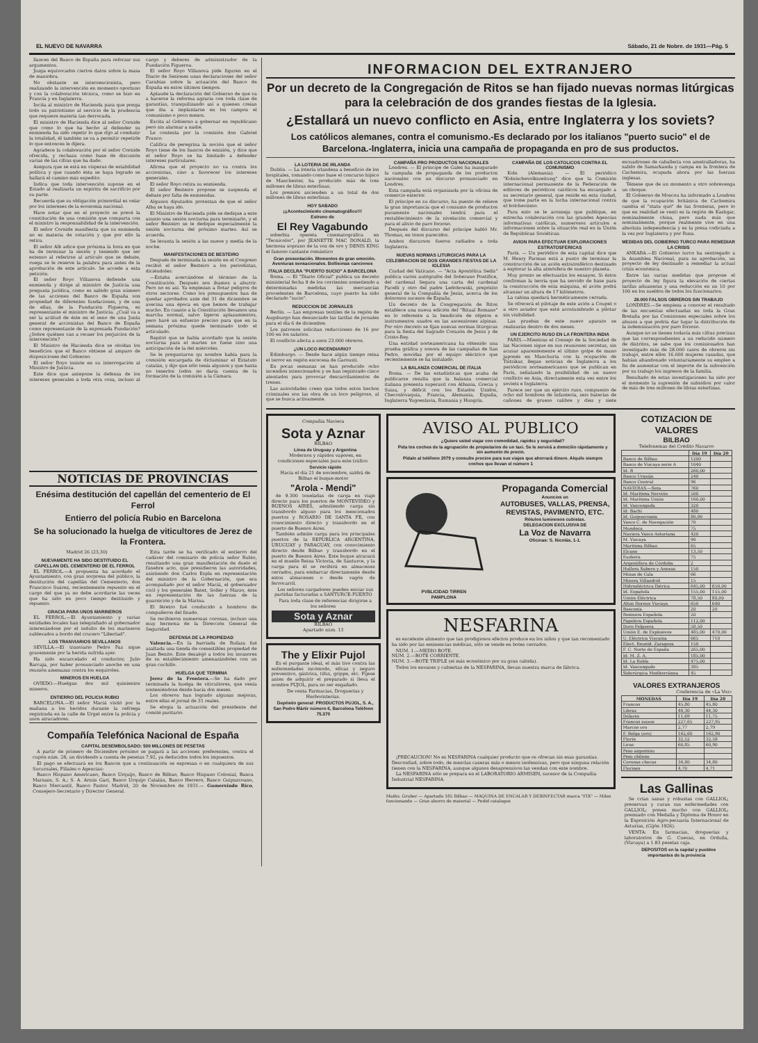EL NUEVO DE NAVARRA Sábado, 21 de Nobre. de 1931—Pág. 5
llances del Banco de España para reforzar sus argumentos.
Juzga equivocados ciertos datos sobre la masa de maniobra.
No obstante se intervencionista, pero realizando la intervención en momento oportuno y con la colaboración técnica, como se hizo en Francia y en Inglaterra.
Incita al ministro de Hacienda para que ponga todo su patriotismo al servicio de la prudencia que requiere materia tan derrocada.
El ministro de Hacienda dice al señor Cornide que como lo que ha hecho al defender su enmienda ha sido repetir lo que dijo al combatir la totalidad, él también se va a permitir repetirle lo que entonces le dijera.
Agradece la colaboración por el señor Cornide ofrecida, y rechaza como base de discusión varias de las cifras que ha dado.
Asegura que se está en vísperas de estabilidad política y que cuando ésta se haya logrado se hallará el camino más expedito.
Indica que toda intervención supone en el Estado al realizarla un espíritu de sacrificio por su parte.
Recuerda que su obligación primordial es velar por los intereses de la economía nacional.
Hace notar que en el proyecto se prevé la constitución de una comisión que comparta con el ministro la responsabilidad de la intervención.
El señor Cornide manifiesta que su enmienda no es materia de votación y que por ello la retira.
El señor Alb adice que próxima la hora en que ha de terminar la sesión y teniendo que ser extenso al referirse al artículo que se debate, ruega se le reserve la palabra para antes de la aprobación de este artículo. Se accede a esta petición.
El señor Royo Villanova defiende una enmienda y dirige al ministro de Justicia una pregunta jurídica, como es sabido gran número de las acciones del Banco de España son propiedad de diferentes fundaciones, y de una de ellas, de la Fundación Figueroa, es representante el ministro de Justicia. ¿Cuál va a ser la actitud de éste en el seno de una Junta general de accionistas del Banco de España como representante de la expresada Fundación? ¿Sobre quiénes van a recaer los perjuicios de la intervención?
El Ministro de Hacienda dice se olvidan los beneficios que el Banco obtiene al amparo de disposiciones del Gobierno.
El señor Royo insiste en su interrogación al Ministro de Justicia.
Este dice que antepone la defensa de los intereses generales a toda otra cosa, incluso al cargo y deberes de administrador de la Fundación Figueroa.
El señor Royo Villanova pide figuren en el Diario de Sesiones unas declaraciones del señor Carabias sobre la actuación del Banco de España en estos últimos tiempos.
Aplaude la declaración del Gobierno de que va a hacerse la reforma agraria con toda clase de garantías, tranquilizando así a quienes creían que iba a implantarse en los campos el comunismo o poco menos.
Excita al Gobierno a gobernar en republicano pero sin alarmar a nadie.
Le contesta por la comisión don Gabriel Franco.
Califica de peregrina la noción que el señor Royo tiene de los bancos de emisión, y dice que el señor Royo se ha limitado a defender intereses particulares.
Afirma que el proyecto no va contra los accionistas, sino a favorecer los intereses generales.
El señor Royo retira su enmienda.
El señor Besteiro propone se suspenda el debate por falta de enmiendas.
Algunos diputados protestan de que el señor Alba se haya ido.
El Ministro de Hacienda pide se dedique a este asunto una sesión nocturna para terminarlo, y el señor Besteiro se le dedique especialmente la sesión nocturna del próximo martes. Así se acuerda.
Se levanta la sesión a las nueve y media de la noche.
MANIFESTACIONES DE BESTEIRO
Después de terminada la sesión en el Congreso recibió el señor Besteiro a los periodistas, diciéndoles:
—Estaba acercándose el término de la Constitución. Después nos íbamos a aburrir. Pero no es así. Ya empiezan a flotar peligros de otros sectores. Como los presupuestos han de quedar aprobados ante del 31 de diciembre se avecina una época en que hemos de trabajar mucho. En cuanto a la Constitución llevamos una marcha normal, salvo ligeros aplazamientos, pero haré un esfuerzo preciso para que en la semana próxima quede terminado todo el articulado.
Repitió que se había acordado que la sesión nocturna para el martes no fuese sino una anticipación de la del miércoles.
Se le preguntaron qu nombre había para la comisión encargada de dictaminar el Estatuto catalán, y dijo que sólo tenía algunos y que hasta no tenerlos todos no daría cuenta de la formación de la comisión a la Cámara.
NOTICIAS DE PROVINCIAS
Enésima destitución del capellán del cementerio de El Ferrol
Entierro del policía Rubio en Barcelona
Se ha solucionado la huelga de viticultores de Jerez de la Frontera.
Madrid 26 (23,30)
NUEVAMENTE HA SIDO DESTITUIDO EL CAPELLAN DEL CEMENTERIO DE EL FERROL
EL FERROL.—A propuesta ha acordado el Ayuntamiento, con gran sorpresa del público, la destitución del capellán del Cementerio, don Francisco Suárez, recientemente repuesto en el cargo del que ya no debe acordarse las veces que ha sido en poco tiempo destituido y repuesto.
GRACIA PARA UNOS MARINEROS
EL FERROL.—El Ayuntamiento y varias entidades locales han telegrafiado al gobernador interesándose por el indulto de los marineros sublevados a bordo del crucero "Libertad".
LOS TRANVIARIOS SEVILLANOS
SEVILLA.—El tranviario Pedro Paz sigue gravemente por la herida sufrida ayer.
Ha sido encarcelado el conductor, Julio Barcaja, por haber pronunciado anoche en una reunión amenazas contra los esquiroles.
MINEROS EN HUELGA
OVIEDO.—Huelgan dos mil quinientos mineros.
ENTIERRO DEL POLICIA RUBIO
BARCELONA.—El señor Maciá visitó por la mañana a los heridos durante la refriega registrada en la calle de Urgel entre la policía y unos atracadores.
Esta tarde se ha verificado el entierro del cadáver del comisario de policía señor Rubio, resultando una gran manifestación de duelo el fúnebre acto, que presidieron las autoridades, asistiendo don Carlos Espla en representación del ministro de la Gobernación, que era acompañado por el señor Maciá, el gobernador civil y los generales Batet, Soller y Marzo, éste en representación de las fuerzas de la guarnición y de la Marina.
El féretro fué conducido a hombros de compañeros del finado.
Se recibieron numerosas coronas, incluso una muy hermosa de la Dirección General de Seguridad.
DEFENSA DE LA PROPIEDAD
Valencia.—En la barriada de Rufaza fué asaltada una tienda de comestibles propiedad de Juan Benito. Este desalojó a todos los invasores de su establecimiento amenazándoles con un gran cuchillo.
HUELGA QUE TERMINA
Jerez de la Frontera.—Se ha dado por terminada la huelga de viticultores, que venía sosteniéndose desde hacía dos meses.
Los obreros han logrado algunas mejoras, entre ellas el jornal de 31 reales.
Se elogia la actuación del presidente del comité paritario.
Compañía Telefónica Nacional de España
CAPITAL DESEMBOLSADO: 500 MILLONES DE PESETAS
A partir de primero de Diciembre próximo se pagará a las acciones preferentes, contra el cupón núm. 28, un dividendo a cuenta de pesetas 7.92, ya deducidos todos los impuestos.
El pago se efectuará en los Bancos que a continuación se expresan o en cualquiera de sus Sucursales, Filiales o Agencias:
Banco Hispano Americano, Banco Urquijo, Banco de Bilbao, Banco Hispano Colonial, Banca Marsans, S. A.; S. A. Arnús Garí, Banco Urquijo Catalán, Banco Herrero, Banco Guipuzcoano, Banco Mercantil, Banco Pastor. Madrid, 20 de Noviembre de 1931.— Gumersindo Rico, Consejero-Secretario y Director General.
INFORMACION DEL EXTRANJERO
Por un decreto de la Congregación de Ritos se han fijado nuevas normas litúrgicas para la celebración de dos grandes fiestas de la Iglesia.
¿Estallará un nuevo conflicto en Asia, entre Inglaterra y los soviets?
Los católicos alemanes, contra el comunismo.-Es declarado por los italianos "puerto sucio" el de Barcelona.-Inglaterra, inicia una campaña de propaganda en pro de sus productos.
LA LOTERIA DE IRLANDA
Dublín. — La lotería irlandesa a beneficio de los hospitales, tomando como base el concurso hípico de Manchester, ha producido más de tres millones de libras esterlinas.
Los premios ascienden a un total de dos millones de libras esterlinas.
HOY SABADO
¡¡¡Acontecimiento cinematográfico!!!
Estreno de
El Rey Vagabundo
soberbia opereta cinematográfica en "Tecnicolor", por JEANETTE MAC DONALD, la hermosa soprano de la voz de oro y DENIS KING el famoso cantante romántico
Gran presentación. Momentos de gran emoción. Aventuras sensacionales. Bellísimas canciones
ITALIA DECLRA "PUERTO SUCIO" A BARCELONA
Roma. — El "Diario Oficial" publica un decreto ministerial fecha 9 de los corrientes sometiendo a determinadas medidas las mercancías procedentes de Barcelona, cuyo puerto ha sido declarado "sucio".
REDUCCION DE JORNALES
Berlín. — Las empresas textiles de la región de Augsburgo han denunciado las tarifas de jornales para el día 6 de diciembre.
Los patronos solicitan reducciones de 16 por 100 en los salarios.
El conflicto afecta a unos 23.000 obreros.
¿UN LOCO INCENDIARIO?
Edimburgo. — Desde hace algún tiempo reina el terror en región escocesa de Garousti.
En pocas semanas se han producido ocho incendios intencionados y se han registrado cinco atentados para provocar descarrilamientos de trenes.
Las autoridades creen que todos estos hechos criminales son las obra de un loco peligroso, al que se busca activamente.
CAMPAÑA PRO PRODUCTOS NACIONALES
Londres. — El príncipe de Gales ha inaugurado la campaña de propaganda de los productos nacionales con un discurso pronunciado en Londres.
Esta campaña está organizada por la oficina de comercio exterior.
El príncipe en su discurso, ha puesto de relieve la gran importancia que el consumo de productos puramente nacionales tendrá para el restablecimiento de la nivelación comercial y para el alivio de paro forzoso.
Después del discurso del príncipe habló Mr. Thomas, en tonos parecidos.
Ambos discursos fueron radiados a toda Inglaterra.
NUEVAS NORMAS LITURGICAS PARA LA CELEBRACION DE DOS GRANDES FIESTAS DE LA IGLESIA
Ciudad del Vaticano. — "Acta Apostólica Sedis" publica varios autógrafos del Soberano Pontífice, del cardenal Segura una carta del cardenal Pacelli y otro del padre Ledohowski, prepósito general de la Compañía de Jesús, acerca de los dolorosos sucesos de España.
Un decreto de la Congregación de Ritos establece una nueva edición del "Ritual Romano" en lo referente a la bendición de objetos e instrumentos usados en las ascensiones alpinas. Por otro decreto se fijan nuevas normas litúrgicas para la fiesta del Sagrado Corazón de Jesús y de Cristo-Rey.
Una entidad norteamericana ha obtenido una prueba gráfica y sonora de las campañas de San Pedro, movidas por el equipo eléctrico que recientemente se ha instalado.
LA BALANZA COMERCIAL DE ITALIA
Roma. — De las estadísticas que acaba de publicarse resulta que la balanza comercial italiana presenta superavit con Albania, Grecia y Suiza, y déficit con los Estados Unidos, Checoslovaquia, Francia, Alemania, España, Inglaterra Yugoeslavia, Rumania y Hungría.
CAMPAÑA DE LOS CATOLICOS CONTRA EL COMUNISMO
Koln (Alemania). — El periódico "Kolnischevolkszeitung" dice que la Comisión internacional permanente de la Federación de editores de periódicos católicos ha encargado a su secretario general, que reside en esta ciudad, que tome parte en la lucha internacional contra el bolchevismo.
Para esto se le aconseja que publique, en estrecha colaboración con las grandes Agencias informativas católicas, numerosos artículos e informaciones sobre la situación real en la Unión de Repúblicas Soviéticas.
AVION PARA EFECTUAR EXPLORACIONES ESTRATOSFERICAS
París. — Un periódico de esta capital dice que M. Henry Farman está a punto de terminar la construcción de un avión estratosférico destinado a explorar la alta atmósfera de nuestro planeta.
Muy pronto se efectuarán los ensayos. Si éstos confirman la teoría que ha servido de base para la construcción de esta máquina, el avión podrá alcanzar un altura de 17 kilómetros.
La cabina quedará herméticamente cerrada.
Se ofrecerá el pilotaje de este avión a Coupet o a otro aviador que esté acostumbrado a pilotar sin visibilidad.
Las pruebas de este nuevo aparato se realizarán dentro de dos meses.
UN EJERCITO RUSO EN LA FRONTERA INDIA
PARIS.—Mientras el Consejo de la Sociedad de las Naciones sigue en sus reuniones secretas, sin acusar aparentemente el último golpe de mano japonés en Manchuria con la ocupación de Tsitsikar, llegan noticias de Inglaterra a los periódicos norteamericanos que se publican en París, señalando la posibilidad de un nuevo conflicto en Asia, directamente esta vez entre los soviets e Inglaterra.
Parece ser que un ejército ruso, compuesto de ocho mil hombres de infantería, seis baterías de cañones de grueso calibre y diez y siete escuadrones de caballería con ametralladoras, ha salido de Samarkanda y campa en la frontera de Cachemira, ocupada ahora por las fuerzas inglesas.
Témese que de un momento a otro sobrevenga un choque.
El Gobierno de Moscou ha informado a Londres de que la ocupación británica de Cachemira cambia el "statu quó" de las fronteras, pero lo que en realidad se venti es la región de Kashgar, nominalmente china, pero nada más que nominalmente, porque realmente vive en una absoluta independencia y es la presa codiciada a la vez por Inglaterra y por Rusa.
MEDIDAS DEL GOBIERNO TURCO PARA REMEDIAR LA CRISIS
ANKARA.—El Gobierno turco ha sentregado a la Asamblea Nacional, para su aprobación, un proyecto de ley destinado a remediar la actual crisis económica.
Entre las varias medidas que propone el proyecto de ley figura la elevación de ciertas tarifas aduaneras y una reducción en un 10 por 100 en los sueldos de todos los funcionarios.
28.000 FALSOS OBREROS SIN TRABAJO
LONDRES.—Se empieza a conocer el resultado de las encuestas efectuadas en toda la Gran Bretaña por las Comisiones especiales sobre los abusos a que podría dar lugar la distribución de la indemnización por paro forzoso.
Aunque no se tienen todavía más cifras precisas que las correspondientes a un reducido número de distritos, se sabe que los comisionados han investigado más de 28.000 casos de obreros sin trabajo, entre ellos 16.000 mujeres casadas, que habían abandonado voluntariamente su empleo a fin de aumentar con el importe de la subvención por su trabajo los ingresos de la familia.
Resultado de estas investigaciones ha sido por el momento la supresión de subsidios por valor de más de tres millones de libras esterlinas.
Compañía Naviera
Sota y Aznar
BILBAO
Línea de Uruguay y Argentina
Modernos y rápidos vapores, en condiciones especiales para este tráfico.
Servicio rápido
Hacia el día 21 de noviembre, saldrá de Bilbao el buque-motor
"Arola - Mendi"
de 9.300 toneladas de carga en viaje directo para los puertos de MONTEVIDEO y BUENOS AIRES, admitiendo carga sin transbordo alguno para los mencionados puertos y ROSARIO DE SANTA FE, con conocimiento directo y transbordo en el puerto de Buenos Aires.
También admite carga para los principales puertos de la REPUBLICA ARGENTINA, URUGUAY y PARAGUAY, con conocimiento directo desde Bilbao y transbordo en el puerto de Buenos Aires. Este buque atracará en el muelle Reina Victoria, de Santurce, y la carga para él se recibirá en almacenes cerrados, para embarcar directamente desde estos almacenes o desde vagón de ferrocarril.
Los señores cargadores pueden enviar sus partidas facturadas a SANTURCE-PUERTO
Para toda clase de referencias dirigirse a los señores
Sota y Aznar
BILBAO
Apartado núm. 13
The y Elixir Pujol
Es el purgante ideal, el más tivo contra las enfermedades incómodo, eficaz y seguro preventivo, gástrica, tifus, grippe, etc. Fíjese antes de adquirir el preparado si lleva el nombre PUJOL, para no ser engañado.
De venta Farmacias, Droguerías y Herboristerías.
Depósito general: PRODUCTOS PUJOL, S. A., San Pedro Mártir número 6, Barcelona Teléfono 75.370
AVISO AL PUBLICO
¿Quiere usted viajar con comodidad, rapidez y seguridad?
Pida los coches de la agrupación de propietarios de un taxi. Se le servirá a domicilio rápidamente y sin aumento de precio.
Pídalo al teléfono 2079 y consulte precios para sus viajes que ahorrará dinero. Alquile siempre coches que llevan el número 1
PVBLICIDAD TIRREN
PAMPLONA
Propaganda Comercial
Anuncios en
AUTOBUSES, VALLAS, PRENSA, REVISTAS, PAVIMENTO, ETC.
Rótulos luminosos cubistas.
DELEGACION EXCLUSIVA DE
La Voz de Navarra
Oficinas: S. Nicolás, 1-1.
NESFARINA
es excelente alimento que tan prodigiosos efectos produce en los niños y que tan recomentado ha sido por las eminencias médicas, sólo se vende en botes cerrados.
NUM. 1.—MEDIO BOTE.
NUM. 2.—BOTE CORRIENTE.
NUM. 3.—BOTE TRIPLE (el más económico por su gran cabida).
Todos los envases y cubiertas de la NESFARINA, llevan nuestra marca de fábrica.
¡PRECAUCION! No es NESFARINA cualquier producto que os ofrecan sin esas garantías. Desconfiad, sobre todo, de mezclas caseras más o menos inofensivas, pero que ninguna relación tienen con la NESFARINA, aunque algunos desaprensivos las vendan con este nombre.
La NESFARINA sólo se prepara en el LABORATORIO ARMISEN, sucesor de la Compañía Industrial NESFARINA.
Maths. Gruber — Apartado 185 Bilbao — MAQUINA DE ENCALAR Y DESINFECTAR marca "FIX" — Miles funcionando — Gran ahorro de material — Pedid catalogos
COTIZACION DE VALORES
BILBAO
Telefonemas del Crédito Navarro
| | Día 19 | Día 20 |
| --- | --- | --- |
| Banco de Bilbao | 1200 | |
| Banco de Vizcaya serie A | 1040 | |
| Id. B | 260,00 | |
| Banco Urquijo | 240 | |
| Banco Central | 96 | |
| NAVIERAS.—Sota | 760 | |
| Id. Marítima Nervión | 500 | |
| Id. Marítima Unión | 160,00 | |
| Id. Vascongada | 320 | |
| Id. Bachi | 480 | |
| Id. Guipuzcoana | 80,00 | |
| Vasco C. de Navegación | 70 | |
| Mundeca | 75 | |
| Naviera Vasco Asturiana | 420 | |
| M. Vizcaya | 90 | |
| Marítima Bilbao | 65 | |
| Elcano | 13,50 | |
| Euzkera | 75 | |
| Argentífera de Córdoba | 2 | |
| Hullera Sabero y Anexas | 150 | |
| Minas de Cala | 66 | |
| Minera Villaodrid | 15 | |
| Hidroeléctrica Ibérica | 645,00 | 650,00 |
| Id. Española | 155,00 | 155,00 |
| Unión Eléctrica | 78,50 | 80,00 |
| Altos Hornos Vizcaya | 650 | 640 |
| Basconia | 20 | 20 |
| Resinera Española | 20 | |
| Papelera Española | 112,00 | |
| Duro Felguera | 58,50 | |
| Unión E. de Explosivos | 485,00 | 470,00 |
| U. Eléctrica Vizcaína | 665 | 710 |
| Elect. Reunid. Zaragoza | 150 | |
| F. C. Norte de España | 265,00 | |
| Id. M. Z. A. | 185,00 | |
| Id. La Robla | 475,00 | |
| Id. Vascongado | 385 | |
| Siderúrgica Mediterránea | 45 | |
VALORES EXTRANJEROS
Conferencia de «La Voz»
| MONEDAS | Día 19 | Día 20 |
| --- | --- | --- |
| Francos | 45,80 | 45,80 |
| Libras | 44,30 | 44,30 |
| Dólares | 11,69 | 11,75 |
| Francos suizos | 227,65 | 227,95 |
| Marcos oro | 2,77 | 2,79 |
| F. Belga (oro) | 162,60 | 162,90 |
| Florín | 32,52 | 32,58 |
| Liras | 60,85 | 60,90 |
| Peso argentino | | |
| Peso chileno | | |
| Coronas checas | 34,80 | 34,80 |
| Florines | 4,70 | 4,71 |
Las Gallinas
Se crían sanas y robustas con GALLIOL; preservan y curan sus enfermedades con GALLIOL; ponen mucho con GALLIOL; premiado con Medalla y Diploma de Honor en la Exposición Agro-pecuaria Internacional de Asturias, (Gijón 1926).
VENTA: En farmacias, droguerías y laboratorios de G. Cuevas, en Orduña, (Vizcaya) a 1.83 pesetas caja.
DEPOSITOS en la capital y pueblos importantes de la provincia